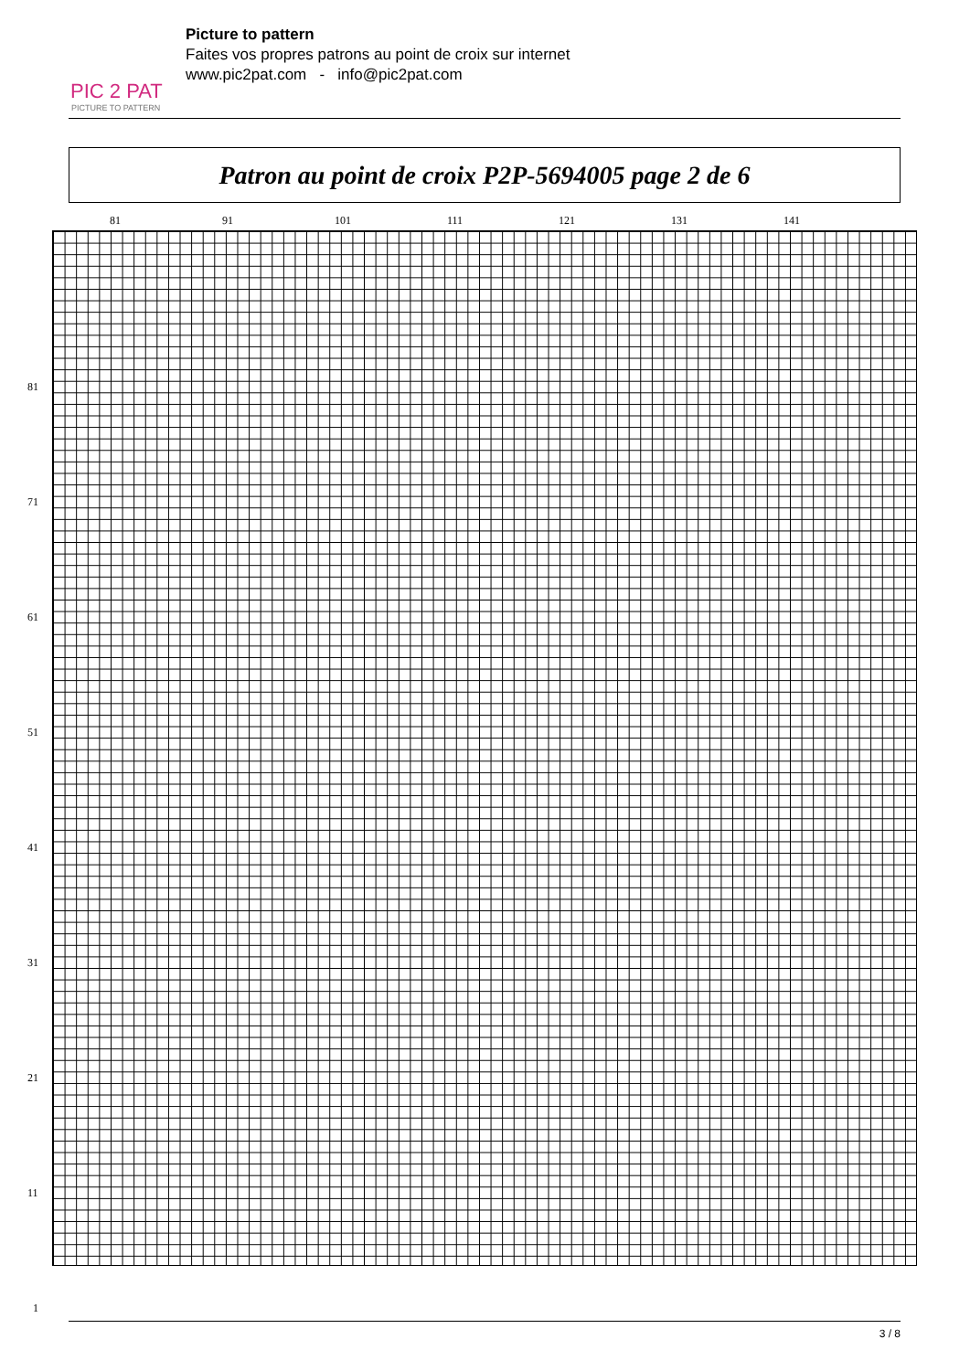PIC 2 PAT
PICTURE TO PATTERN
Picture to pattern
Faites vos propres patrons au point de croix sur internet
www.pic2pat.com - info@pic2pat.com
Patron au point de croix P2P-5694005 page 2 de 6
81 91 101 111 121 131 141
81
71
61
51
41
31
21
11
1
3 / 8